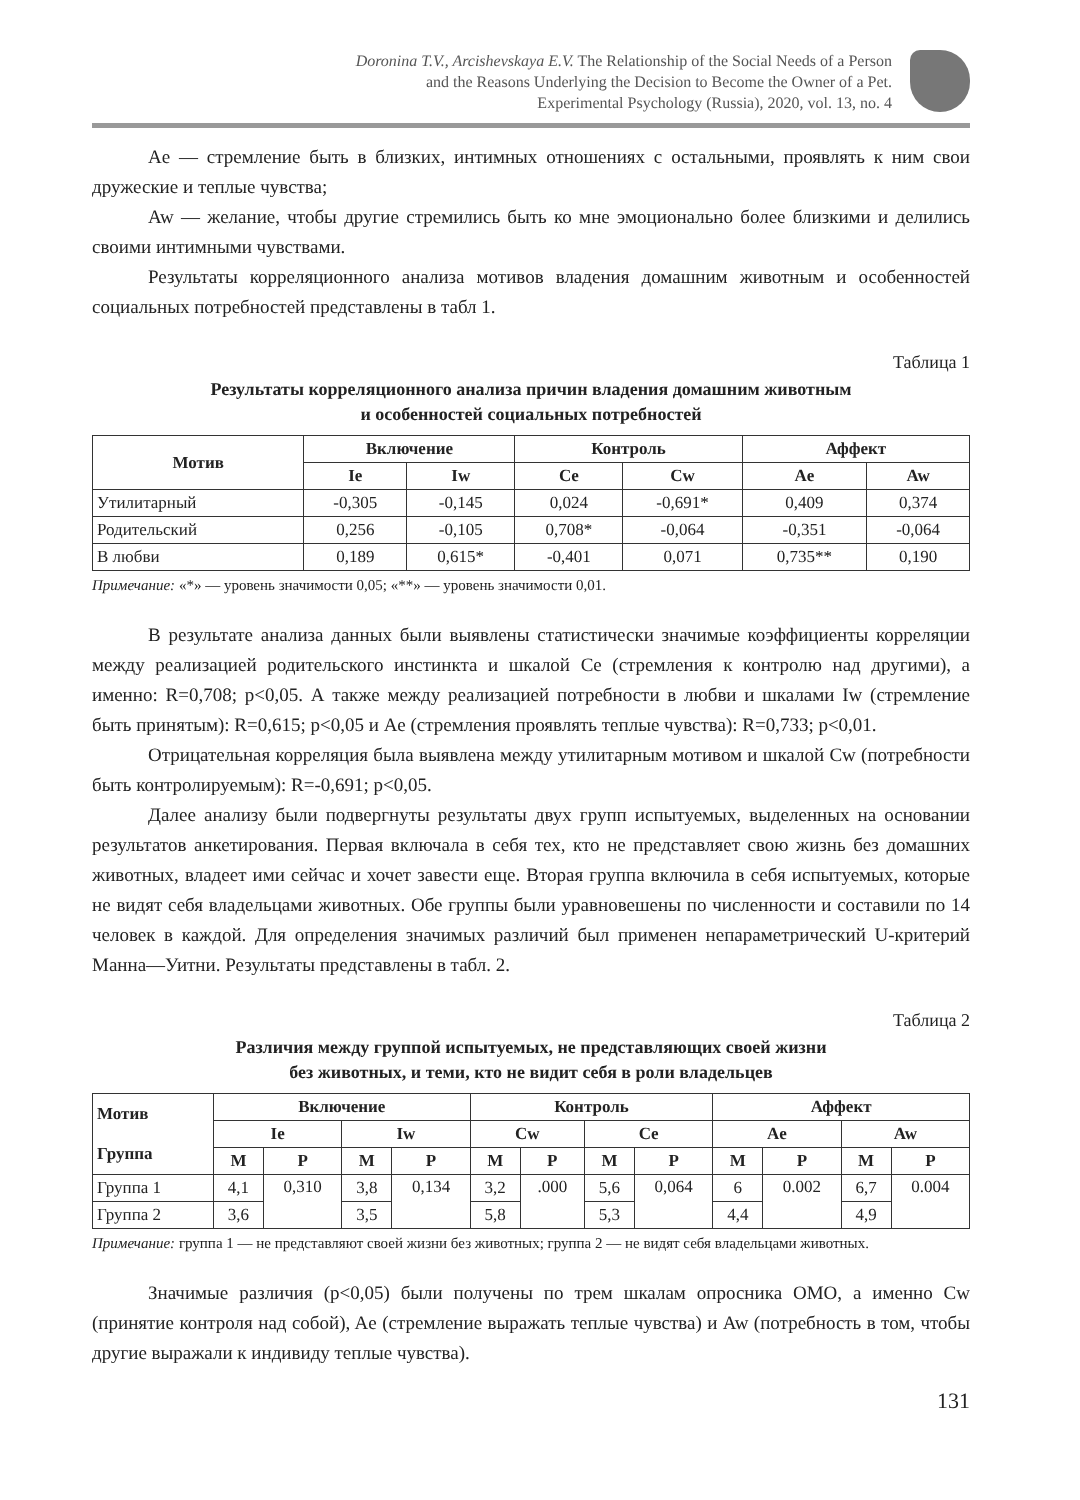Doronina T.V., Arcishevskaya E.V. The Relationship of the Social Needs of a Person
and the Reasons Underlying the Decision to Become the Owner of a Pet.
Experimental Psychology (Russia), 2020, vol. 13, no. 4
Ae — стремление быть в близких, интимных отношениях с остальными, проявлять к ним свои дружеские и теплые чувства;
Aw — желание, чтобы другие стремились быть ко мне эмоционально более близкими и делились своими интимными чувствами.
Результаты корреляционного анализа мотивов владения домашним животным и особенностей социальных потребностей представлены в табл 1.
Таблица 1
Результаты корреляционного анализа причин владения домашним животным
и особенностей социальных потребностей
| Мотив | Включение | | Контроль | | Аффект | |
| --- | --- | --- | --- | --- | --- | --- |
| | Ie | Iw | Ce | Cw | Ae | Aw |
| Утилитарный | -0,305 | -0,145 | 0,024 | -0,691* | 0,409 | 0,374 |
| Родительский | 0,256 | -0,105 | 0,708* | -0,064 | -0,351 | -0,064 |
| В любви | 0,189 | 0,615* | -0,401 | 0,071 | 0,735** | 0,190 |
Примечание: «*» — уровень значимости 0,05; «**» — уровень значимости 0,01.
В результате анализа данных были выявлены статистически значимые коэффициенты корреляции между реализацией родительского инстинкта и шкалой Ce (стремления к контролю над другими), а именно: R=0,708; p<0,05. А также между реализацией потребности в любви и шкалами Iw (стремление быть принятым): R=0,615; p<0,05 и Ae (стремления проявлять теплые чувства): R=0,733; p<0,01.
Отрицательная корреляция была выявлена между утилитарным мотивом и шкалой Cw (потребности быть контролируемым): R=-0,691; p<0,05.
Далее анализу были подвергнуты результаты двух групп испытуемых, выделенных на основании результатов анкетирования. Первая включала в себя тех, кто не представляет свою жизнь без домашних животных, владеет ими сейчас и хочет завести еще. Вторая группа включила в себя испытуемых, которые не видят себя владельцами животных. Обе группы были уравновешены по численности и составили по 14 человек в каждой. Для определения значимых различий был применен непараметрический U-критерий Манна—Уитни. Результаты представлены в табл. 2.
Таблица 2
Различия между группой испытуемых, не представляющих своей жизни
без животных, и теми, кто не видит себя в роли владельцев
| Мотив Группа | Включение | | | | Контроль | | | | Аффект | | | |
| --- | --- | --- | --- | --- | --- | --- | --- | --- | --- | --- | --- | --- |
| | Ie | | Iw | | Cw | | Ce | | Ae | | Aw | |
| | M | P | M | P | M | P | M | P | M | P | M | P |
| Группа 1 | 4,1 | 0,310 | 3,8 | 0,134 | 3,2 | .000 | 5,6 | 0,064 | 6 | 0.002 | 6,7 | 0.004 |
| Группа 2 | 3,6 | | 3,5 | | 5,8 | | 5,3 | | 4,4 | | 4,9 | |
Примечание: группа 1 — не представляют своей жизни без животных; группа 2 — не видят себя владельцами животных.
Значимые различия (p<0,05) были получены по трем шкалам опросника ОМО, а именно Cw (принятие контроля над собой), Ae (стремление выражать теплые чувства) и Aw (потребность в том, чтобы другие выражали к индивиду теплые чувства).
131